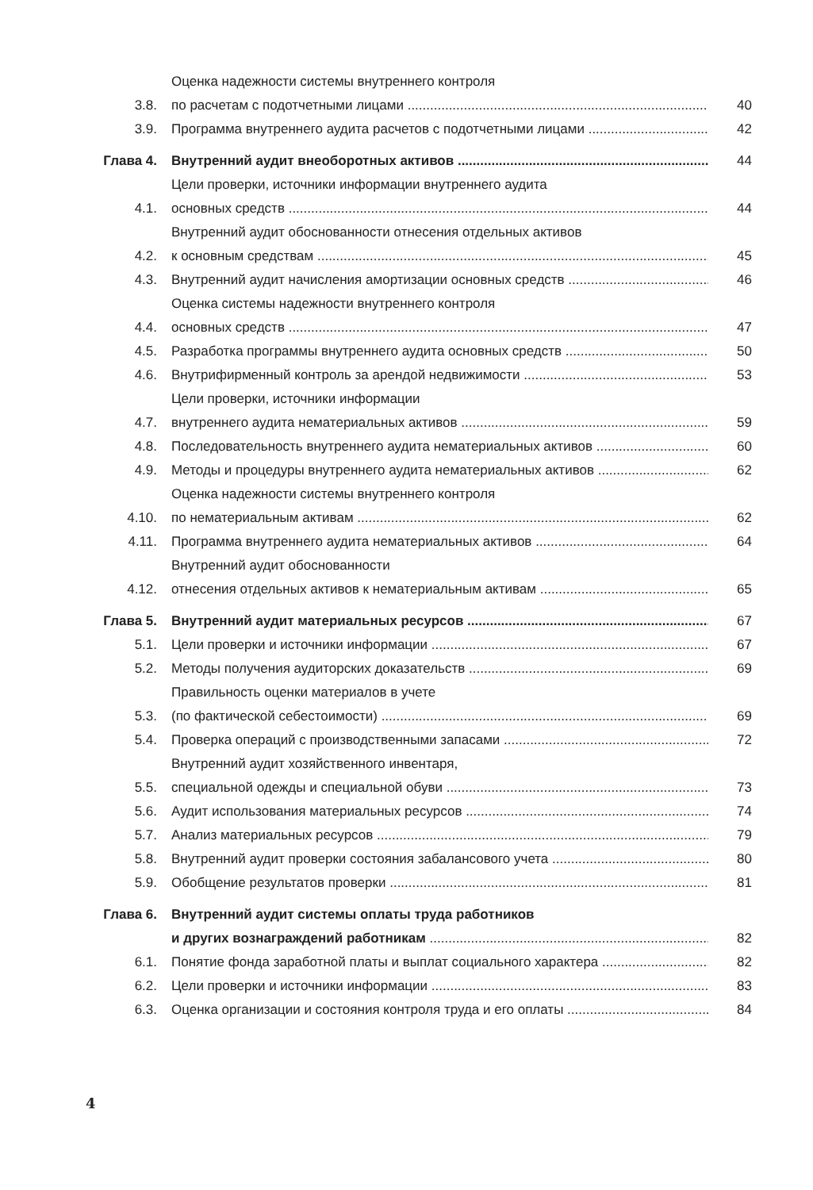3.8.
Оценка надежности системы внутреннего контроля
по расчетам с подотчетными лицами
40
3.9.
Программа внутреннего аудита расчетов с подотчетными лицами
42
Глава 4.
Внутренний аудит внеоборотных активов
44
4.1.
Цели проверки, источники информации внутреннего аудита
основных средств
44
4.2.
Внутренний аудит обоснованности отнесения отдельных активов
к основным средствам
45
4.3.
Внутренний аудит начисления амортизации основных средств
46
4.4.
Оценка системы надежности внутреннего контроля
основных средств
47
4.5.
Разработка программы внутреннего аудита основных средств
50
4.6.
Внутрифирменный контроль за арендой недвижимости
53
4.7.
Цели проверки, источники информации
внутреннего аудита нематериальных активов
59
4.8.
Последовательность внутреннего аудита нематериальных активов
60
4.9.
Методы и процедуры внутреннего аудита нематериальных активов
62
4.10.
Оценка надежности системы внутреннего контроля
по нематериальным активам
62
4.11.
Программа внутреннего аудита нематериальных активов
64
4.12.
Внутренний аудит обоснованности
отнесения отдельных активов к нематериальным активам
65
Глава 5.
Внутренний аудит материальных ресурсов
67
5.1.
Цели проверки и источники информации
67
5.2.
Методы получения аудиторских доказательств
69
5.3.
Правильность оценки материалов в учете
(по фактической себестоимости)
69
5.4.
Проверка операций с производственными запасами
72
5.5.
Внутренний аудит хозяйственного инвентаря,
специальной одежды и специальной обуви
73
5.6.
Аудит использования материальных ресурсов
74
5.7.
Анализ материальных ресурсов
79
5.8.
Внутренний аудит проверки состояния забалансового учета
80
5.9.
Обобщение результатов проверки
81
Глава 6.
Внутренний аудит системы оплаты труда работников
и других вознаграждений работникам
82
6.1.
Понятие фонда заработной платы и выплат социального характера
82
6.2.
Цели проверки и источники информации
83
6.3.
Оценка организации и состояния контроля труда и его оплаты
84
4